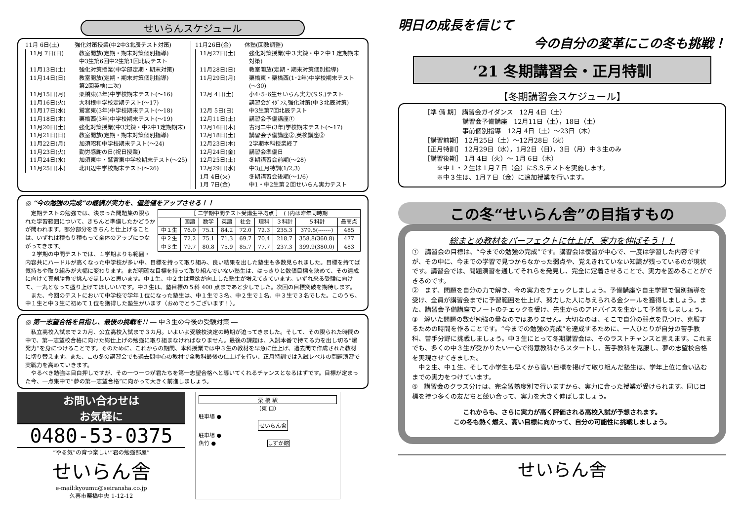せいらんスケジュール
11月 6日(土) 強化対策授業(中2中3北辰テスト対策)
11月 7日(日) 教室開放(定期・期末対策個別指導)
中3生第6回中2生第1回北辰テスト
11月13日(土) 強化対策授業(中学部定期・期末対策)
11月14日(日) 教室開放(定期・期末対策個別指導)
第2回英検(二次)
11月15日(月) 栗橋東(3年)中学校期末テスト(～16)
11月16日(火) 大利根中学校定期テスト(～17)
11月17日(水) 鷲宮東(3年)中学校期末テスト(～18)
11月18日(木) 栗橋西(3年)中学校期末テスト(～19)
11月20日(土) 強化対策授業(中3実錬・中2中1定期期末)
11月21日(日) 教室開放(定期・期末対策個別指導)
11月22日(月) 加須昭和中学校期末テスト(～24)
11月23日(火) 勤労感謝の日(祝日授業)
11月24日(水) 加須東中・鷲宮東中学校期末テスト(～25)
11月25日(木) 北川辺中学校期末テスト(～26)
11月26日(金) 休塾(回数調整)
11月27日(土) 強化対策授業(中３実錬・中２中１定期期末対策)
11月28日(日) 教室開放(定期・期末対策個別指導)
11月29日(月) 栗橋東・栗橋西(1･2年)中学校期末テスト(～30)
12月 4日(土) 小4･5･6生せいらん実力(S.S.)テスト
講習会ｶﾞｲﾀﾞﾝｽ,強化対策(中３北辰対策)
12月 5日(日) 中3生第7回北辰テスト
12月11日(土) 講習会予備講座①
12月16日(木) 古河二中(3年)学校期末テスト(～17)
12月18日(土) 講習会予備講座②,英検講座②
12月23日(木) 2学期本科授業終了
12月24日(金) 講習会準備日
12月25日(土) 冬期講習会前期(～28)
12月29日(水) 中3正月特訓(1/2,3)
1月 4日(火) 冬期講習会後期(～1/6)
1月 7日(金) 中1・中2生第２回せいらん実力テスト
◎ “今の勉強の完成”の継続が実力を、偏差値をアップさせる！！
| ［ 二学期中間テスト受講生平均点 ］ ( )内は昨年同時期 | | | | | | | | |
| --- | --- | --- | --- | --- | --- | --- | --- | --- |
| | 国語 | 数学 | 英語 | 社会 | 理科 | ３科計 | ５科計 | 最高点 |
| 中１生 | 76.0 | 75.1 | 84.2 | 72.0 | 72.3 | 235.3 | 379.5(-------) | 485 |
| 中２生 | 72.2 | 75.1 | 71.3 | 69.7 | 70.4 | 218.7 | 358.8(360.8) | 477 |
| 中３生 | 79.7 | 80.8 | 75.9 | 85.7 | 77.7 | 237.3 | 399.9(380.0) | 483 |
　定期テストの勉強では、決まった問題集の限られた学習範囲について、きちんと準備したかどうかが問われます。部分部分をきちんと仕上げることは、いずれは積もり積もって全体のアップにつながってきます。
　２学期の中間テストでは、１学期よりも範囲・内容共にハードルが高くなった中学校が多い中、目標を持って取り組み、良い結果を出した塾生も多数見られました。目標を持てば気持ちや取り組みが大幅に変わります。まだ明確な目標を持って取り組んでいない塾生は、はっきりと数値目標を決めて、その達成に向けて真剣勝負で挑んでほしいと思います。中１生、中２生は意欲が向上した塾生が増えてきています。いずれ来る受験に向けて、一丸となって盛り上げてほしいいです。中３生は、塾目標の５科 400 点まであと少しでした。次回の目標突破を期待します。
　また、今回のテストにおいて中学校で学年１位になった塾生は、中１生で３名、中２生で１名、中３生で３名でした。このうち、中１生と中３生に初めて１位を獲得した塾生がいます（おめでとうございます！）。
◎ 第一志望合格を目指し、最後の挑戦を!! ― 中３生の今後の受験対策 ―
　私立高校入試まで２カ月、公立高校入試まで３カ月。いよいよ受験校決定の時期が迫ってきました。そして、その限られた時間の中で、第一志望校合格に向けた総仕上げの勉強に取り組まなければなりません。最後の課題は、入試本番で持てる力を出し切る“爆発力”を身につけることです。そのために、これからの期間、本科授業では中３生の教材を早急に仕上げ、過去問で作成された教材に切り替えます。また、この冬の講習会でも過去問中心の教材で全教科最後の仕上げを行い、正月特訓では入試レベルの問題演習で実戦力を高めていきます。
　やるべき勉強は目白押しですが、その一つ一つが君たちを第一志望合格へと導いてくれるチャンスとなるはずです。目標が定まった今、一点集中で“夢の第一志望合格”に向かって大きく前進しましょう。
お問い合わせは
お気軽に
0480-53-0375
“やる気”の育つ楽しい“君の勉強部屋”
せいらん舎
e-mail:kyoumu@seiransha.co.jp
久喜市栗橋中央 1-12-12
栗 橋 駅
（東 口）
駐車場 ●
せいらん舎
駐車場 ●
魚竹 ● しずか館
明日の成長を信じて
今の自分の変革にこの冬も挑戦！
’21 冬期講習会・正月特訓
【冬期講習会スケジュール】
［準 備 期］ 講習会ガイダンス　12月 4日（土）
　　　　　　講習会予備講座　12月11日（土），18日（土）
　　　　　　事前個別指導　12月 4日（土）～23日（木）
［講習前期］ 12月25日（土）～12月28日（火）
［正月特訓］ 12月29日（水），1月2日（日），3日（月）中３生のみ
［講習後期］ 1月 4日（火）～ 1月 6日（木）
　　※中１・２生は１月７日（金）にS.S.テストを実施します。
　　※中３生は、1月７日（金）に追加授業を行います。
この冬“せいらん舎”の目指すもの
総まとめ教材をパーフェクトに仕上げ、実力を伸ばそう！！
①　講習会の目標は、“今までの勉強の完成”です。講習会は復習が中心で、一度は学習した内容ですが、その中に、今までの学習で見つからなかった弱点や、覚えきれていない知識が残っているのが現状です。講習会では、問題演習を通してそれらを発見し、完全に定着させることで、実力を固めることができるのです。
②　まず、問題を自分の力で解き、今の実力をチェックしましょう。予備講座や自主学習で個別指導を受け、全員が講習会までに予習範囲を仕上げ、努力した人に与えられる金シールを獲得しましょう。また、講習会予備講座でノートのチェックを受け、先生からのアドバイスを生かして予習をしましょう。
③　解いた問題の数が勉強の量なのではありません。大切なのは、そこで自分の弱点を見つけ、克服するための時間を作ることです。“今までの勉強の完成”を達成するために、一人ひとりが自分の苦手教科、苦手分野に挑戦しましょう。中３生にとって冬期講習会は、そのラストチャンスと言えます。これまでも、多くの中３生が受かりたい一心で得意教科からスタートし、苦手教科を克服し、夢の志望校合格を実現させてきました。
　中２生、中１生、そして小学生も早くから高い目標を掲げて取り組んだ塾生は、学年上位に食い込むまでの実力をつけています。
④　講習会のクラス分けは、完全習熟度別で行いますから、実力に合った授業が受けられます。同じ目標を持つ多くの友だちと競い合って、実力を大きく伸ばしましょう。
これからも、さらに実力が高く評価される高校入試が予想されます。
この冬も熱く燃え、高い目標に向かって、自分の可能性に挑戦しましょう。
せいらん舎